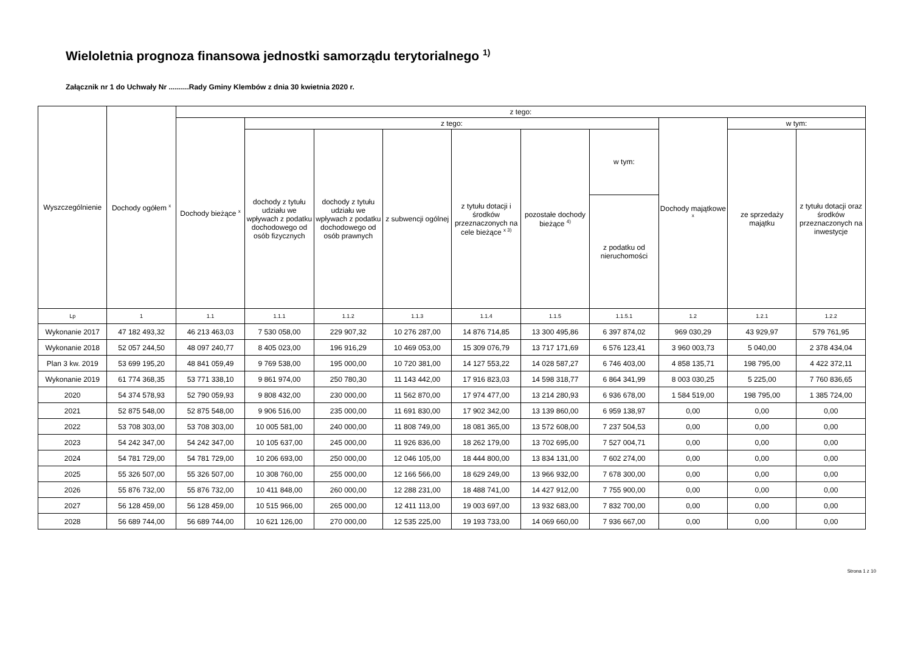Wieloletnia prognoza finansowa jednostki samorządu terytorialnego <sup>1)</sup>
Załącznik nr 1 do Uchwały Nr ..........Rady Gminy Klembów z dnia 30 kwietnia 2020 r.
| Wyszczególnienie | Dochody ogółem <sup>x</sup> | z tego: | | | | | | | | | |
| --- | --- | --- | --- | --- | --- | --- | --- | --- | --- | --- | --- |
| | | Dochody bieżące <sup>x</sup> | z tego: | | | | | | Dochody majątkowe <sup>x</sup> | w tym: | |
| | | | dochody z tytułu udziału we wpływach z podatku dochodowego od osób fizycznych | dochody z tytułu udziału we wpływach z podatku dochodowego od osób prawnych | z subwencji ogólnej | z tytułu dotacji i środków przeznaczonych na cele bieżące <sup>x 3)</sup> | pozostałe dochody bieżące <sup>4)</sup> | w tym: | | ze sprzedaży majątku | z tytułu dotacji oraz środków przeznaczonych na inwestycje |
| | | | | | | | | z podatku od nieruchomości | | | |
| Lp | 1 | 1.1 | 1.1.1 | 1.1.2 | 1.1.3 | 1.1.4 | 1.1.5 | 1.1.5.1 | 1.2 | 1.2.1 | 1.2.2 |
| Wykonanie 2017 | 47 182 493,32 | 46 213 463,03 | 7 530 058,00 | 229 907,32 | 10 276 287,00 | 14 876 714,85 | 13 300 495,86 | 6 397 874,02 | 969 030,29 | 43 929,97 | 579 761,95 |
| Wykonanie 2018 | 52 057 244,50 | 48 097 240,77 | 8 405 023,00 | 196 916,29 | 10 469 053,00 | 15 309 076,79 | 13 717 171,69 | 6 576 123,41 | 3 960 003,73 | 5 040,00 | 2 378 434,04 |
| Plan 3 kw. 2019 | 53 699 195,20 | 48 841 059,49 | 9 769 538,00 | 195 000,00 | 10 720 381,00 | 14 127 553,22 | 14 028 587,27 | 6 746 403,00 | 4 858 135,71 | 198 795,00 | 4 422 372,11 |
| Wykonanie 2019 | 61 774 368,35 | 53 771 338,10 | 9 861 974,00 | 250 780,30 | 11 143 442,00 | 17 916 823,03 | 14 598 318,77 | 6 864 341,99 | 8 003 030,25 | 5 225,00 | 7 760 836,65 |
| 2020 | 54 374 578,93 | 52 790 059,93 | 9 808 432,00 | 230 000,00 | 11 562 870,00 | 17 974 477,00 | 13 214 280,93 | 6 936 678,00 | 1 584 519,00 | 198 795,00 | 1 385 724,00 |
| 2021 | 52 875 548,00 | 52 875 548,00 | 9 906 516,00 | 235 000,00 | 11 691 830,00 | 17 902 342,00 | 13 139 860,00 | 6 959 138,97 | 0,00 | 0,00 | 0,00 |
| 2022 | 53 708 303,00 | 53 708 303,00 | 10 005 581,00 | 240 000,00 | 11 808 749,00 | 18 081 365,00 | 13 572 608,00 | 7 237 504,53 | 0,00 | 0,00 | 0,00 |
| 2023 | 54 242 347,00 | 54 242 347,00 | 10 105 637,00 | 245 000,00 | 11 926 836,00 | 18 262 179,00 | 13 702 695,00 | 7 527 004,71 | 0,00 | 0,00 | 0,00 |
| 2024 | 54 781 729,00 | 54 781 729,00 | 10 206 693,00 | 250 000,00 | 12 046 105,00 | 18 444 800,00 | 13 834 131,00 | 7 602 274,00 | 0,00 | 0,00 | 0,00 |
| 2025 | 55 326 507,00 | 55 326 507,00 | 10 308 760,00 | 255 000,00 | 12 166 566,00 | 18 629 249,00 | 13 966 932,00 | 7 678 300,00 | 0,00 | 0,00 | 0,00 |
| 2026 | 55 876 732,00 | 55 876 732,00 | 10 411 848,00 | 260 000,00 | 12 288 231,00 | 18 488 741,00 | 14 427 912,00 | 7 755 900,00 | 0,00 | 0,00 | 0,00 |
| 2027 | 56 128 459,00 | 56 128 459,00 | 10 515 966,00 | 265 000,00 | 12 411 113,00 | 19 003 697,00 | 13 932 683,00 | 7 832 700,00 | 0,00 | 0,00 | 0,00 |
| 2028 | 56 689 744,00 | 56 689 744,00 | 10 621 126,00 | 270 000,00 | 12 535 225,00 | 19 193 733,00 | 14 069 660,00 | 7 936 667,00 | 0,00 | 0,00 | 0,00 |
Strona 1 z 10